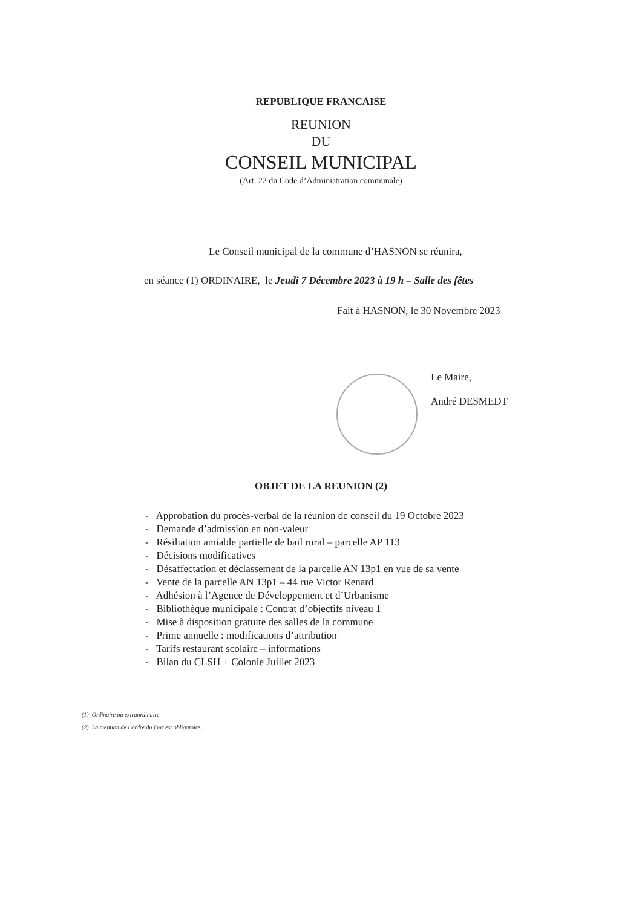REPUBLIQUE FRANCAISE
REUNION
DU
CONSEIL MUNICIPAL
(Art. 22 du Code d’Administration communale)
Le Conseil municipal de la commune d’HASNON se réunira,
en séance (1) ORDINAIRE, le Jeudi 7 Décembre 2023 à 19 h – Salle des fêtes
Fait à HASNON, le 30 Novembre 2023
Le Maire,
André DESMEDT
OBJET DE LA REUNION (2)
- Approbation du procès-verbal de la réunion de conseil du 19 Octobre 2023
- Demande d’admission en non-valeur
- Résiliation amiable partielle de bail rural – parcelle AP 113
- Décisions modificatives
- Désaffectation et déclassement de la parcelle AN 13p1 en vue de sa vente
- Vente de la parcelle AN 13p1 – 44 rue Victor Renard
- Adhésion à l’Agence de Développement et d’Urbanisme
- Bibliothèque municipale : Contrat d’objectifs niveau 1
- Mise à disposition gratuite des salles de la commune
- Prime annuelle : modifications d’attribution
- Tarifs restaurant scolaire – informations
- Bilan du CLSH + Colonie Juillet 2023
(1) Ordinaire ou extraordinaire.
(2) La mention de l’ordre du jour est obligatoire.